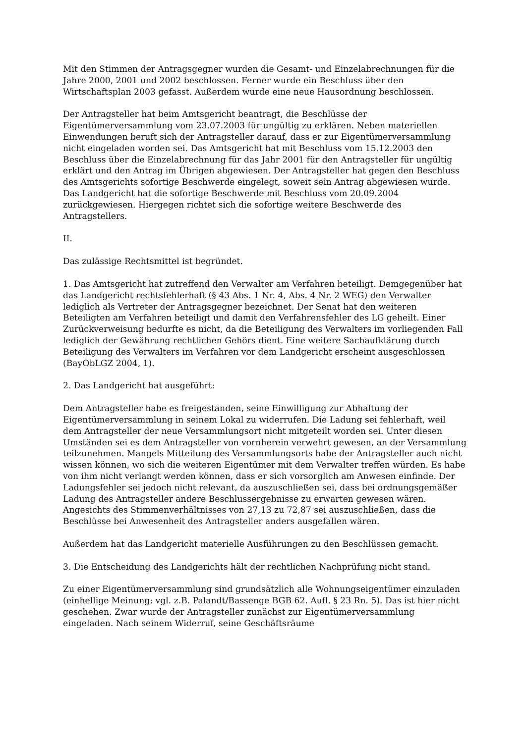Mit den Stimmen der Antragsgegner wurden die Gesamt- und Einzelabrechnungen für die Jahre 2000, 2001 und 2002 beschlossen. Ferner wurde ein Beschluss über den Wirtschaftsplan 2003 gefasst. Außerdem wurde eine neue Hausordnung beschlossen.
Der Antragsteller hat beim Amtsgericht beantragt, die Beschlüsse der Eigentümerversammlung vom 23.07.2003 für ungültig zu erklären. Neben materiellen Einwendungen beruft sich der Antragsteller darauf, dass er zur Eigentümerversammlung nicht eingeladen worden sei. Das Amtsgericht hat mit Beschluss vom 15.12.2003 den Beschluss über die Einzelabrechnung für das Jahr 2001 für den Antragsteller für ungültig erklärt und den Antrag im Übrigen abgewiesen. Der Antragsteller hat gegen den Beschluss des Amtsgerichts sofortige Beschwerde eingelegt, soweit sein Antrag abgewiesen wurde. Das Landgericht hat die sofortige Beschwerde mit Beschluss vom 20.09.2004 zurückgewiesen. Hiergegen richtet sich die sofortige weitere Beschwerde des Antragstellers.
II.
Das zulässige Rechtsmittel ist begründet.
1. Das Amtsgericht hat zutreffend den Verwalter am Verfahren beteiligt. Demgegenüber hat das Landgericht rechtsfehlerhaft (§ 43 Abs. 1 Nr. 4, Abs. 4 Nr. 2 WEG) den Verwalter lediglich als Vertreter der Antragsgegner bezeichnet. Der Senat hat den weiteren Beteiligten am Verfahren beteiligt und damit den Verfahrensfehler des LG geheilt. Einer Zurückverweisung bedurfte es nicht, da die Beteiligung des Verwalters im vorliegenden Fall lediglich der Gewährung rechtlichen Gehörs dient. Eine weitere Sachaufklärung durch Beteiligung des Verwalters im Verfahren vor dem Landgericht erscheint ausgeschlossen (BayObLGZ 2004, 1).
2. Das Landgericht hat ausgeführt:
Dem Antragsteller habe es freigestanden, seine Einwilligung zur Abhaltung der Eigentümerversammlung in seinem Lokal zu widerrufen. Die Ladung sei fehlerhaft, weil dem Antragsteller der neue Versammlungsort nicht mitgeteilt worden sei. Unter diesen Umständen sei es dem Antragsteller von vornherein verwehrt gewesen, an der Versammlung teilzunehmen. Mangels Mitteilung des Versammlungsorts habe der Antragsteller auch nicht wissen können, wo sich die weiteren Eigentümer mit dem Verwalter treffen würden. Es habe von ihm nicht verlangt werden können, dass er sich vorsorglich am Anwesen einfinde. Der Ladungsfehler sei jedoch nicht relevant, da auszuschließen sei, dass bei ordnungsgemäßer Ladung des Antragsteller andere Beschlussergebnisse zu erwarten gewesen wären. Angesichts des Stimmenverhältnisses von 27,13 zu 72,87 sei auszuschließen, dass die Beschlüsse bei Anwesenheit des Antragsteller anders ausgefallen wären.
Außerdem hat das Landgericht materielle Ausführungen zu den Beschlüssen gemacht.
3. Die Entscheidung des Landgerichts hält der rechtlichen Nachprüfung nicht stand.
Zu einer Eigentümerversammlung sind grundsätzlich alle Wohnungseigentümer einzuladen (einhellige Meinung; vgl. z.B. Palandt/Bassenge BGB 62. Aufl. § 23 Rn. 5). Das ist hier nicht geschehen. Zwar wurde der Antragsteller zunächst zur Eigentümerversammlung eingeladen. Nach seinem Widerruf, seine Geschäftsräume